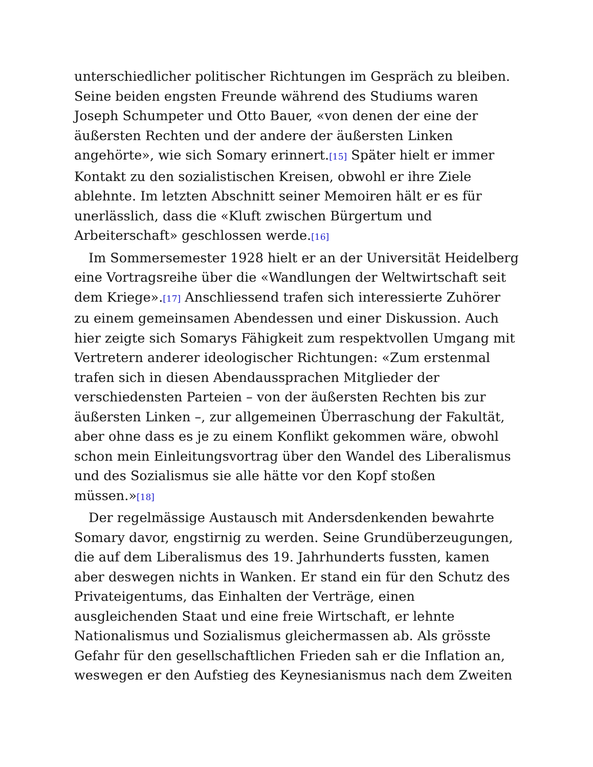unterschiedlicher politischer Richtungen im Gespräch zu bleiben. Seine beiden engsten Freunde während des Studiums waren Joseph Schumpeter und Otto Bauer, «von denen der eine der äußersten Rechten und der andere der äußersten Linken angehörte», wie sich Somary erinnert.[15] Später hielt er immer Kontakt zu den sozialistischen Kreisen, obwohl er ihre Ziele ablehnte. Im letzten Abschnitt seiner Memoiren hält er es für unerlässlich, dass die «Kluft zwischen Bürgertum und Arbeiterschaft» geschlossen werde.[16]
Im Sommersemester 1928 hielt er an der Universität Heidelberg eine Vortragsreihe über die «Wandlungen der Weltwirtschaft seit dem Kriege».[17] Anschliessend trafen sich interessierte Zuhörer zu einem gemeinsamen Abendessen und einer Diskussion. Auch hier zeigte sich Somarys Fähigkeit zum respektvollen Umgang mit Vertretern anderer ideologischer Richtungen: «Zum erstenmal trafen sich in diesen Abendaussprachen Mitglieder der verschiedensten Parteien – von der äußersten Rechten bis zur äußersten Linken –, zur allgemeinen Überraschung der Fakultät, aber ohne dass es je zu einem Konflikt gekommen wäre, obwohl schon mein Einleitungsvortrag über den Wandel des Liberalismus und des Sozialismus sie alle hätte vor den Kopf stoßen müssen.»[18]
Der regelmässige Austausch mit Andersdenkenden bewahrte Somary davor, engstirnig zu werden. Seine Grundüberzeugungen, die auf dem Liberalismus des 19. Jahrhunderts fussten, kamen aber deswegen nichts in Wanken. Er stand ein für den Schutz des Privateigentums, das Einhalten der Verträge, einen ausgleichenden Staat und eine freie Wirtschaft, er lehnte Nationalismus und Sozialismus gleichermassen ab. Als grösste Gefahr für den gesellschaftlichen Frieden sah er die Inflation an, weswegen er den Aufstieg des Keynesianismus nach dem Zweiten